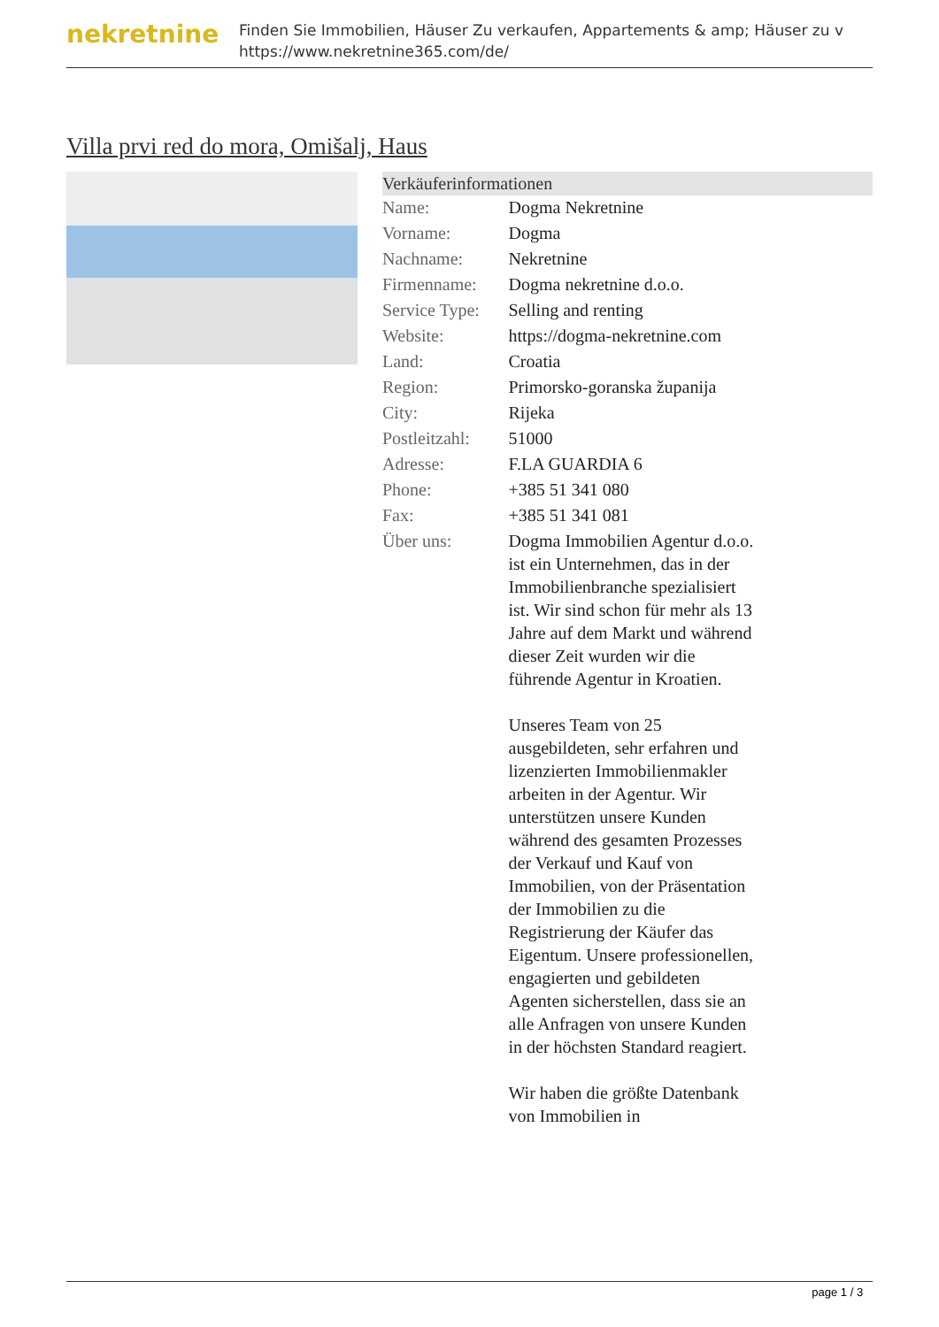nekretnine
Finden Sie Immobilien, Häuser Zu verkaufen, Appartements & amp; Häuser zu v
https://www.nekretnine365.com/de/
Villa prvi red do mora, Omišalj, Haus
| Verkäuferinformationen | |
| --- | --- |
| Name: | Dogma Nekretnine |
| Vorname: | Dogma |
| Nachname: | Nekretnine |
| Firmenname: | Dogma nekretnine d.o.o. |
| Service Type: | Selling and renting |
| Website: | https://dogma-nekretnine.com |
| Land: | Croatia |
| Region: | Primorsko-goranska županija |
| City: | Rijeka |
| Postleitzahl: | 51000 |
| Adresse: | F.LA GUARDIA 6 |
| Phone: | +385 51 341 080 |
| Fax: | +385 51 341 081 |
| Über uns: | Dogma Immobilien Agentur d.o.o. ist ein Unternehmen, das in der Immobilienbranche spezialisiert ist. Wir sind schon für mehr als 13 Jahre auf dem Markt und während dieser Zeit wurden wir die führende Agentur in Kroatien. Unseres Team von 25 ausgebildeten, sehr erfahren und lizenzierten Immobilienmakler arbeiten in der Agentur. Wir unterstützen unsere Kunden während des gesamten Prozesses der Verkauf und Kauf von Immobilien, von der Präsentation der Immobilien zu die Registrierung der Käufer das Eigentum. Unsere professionellen, engagierten und gebildeten Agenten sicherstellen, dass sie an alle Anfragen von unsere Kunden in der höchsten Standard reagiert. Wir haben die größte Datenbank von Immobilien in |
page 1 / 3